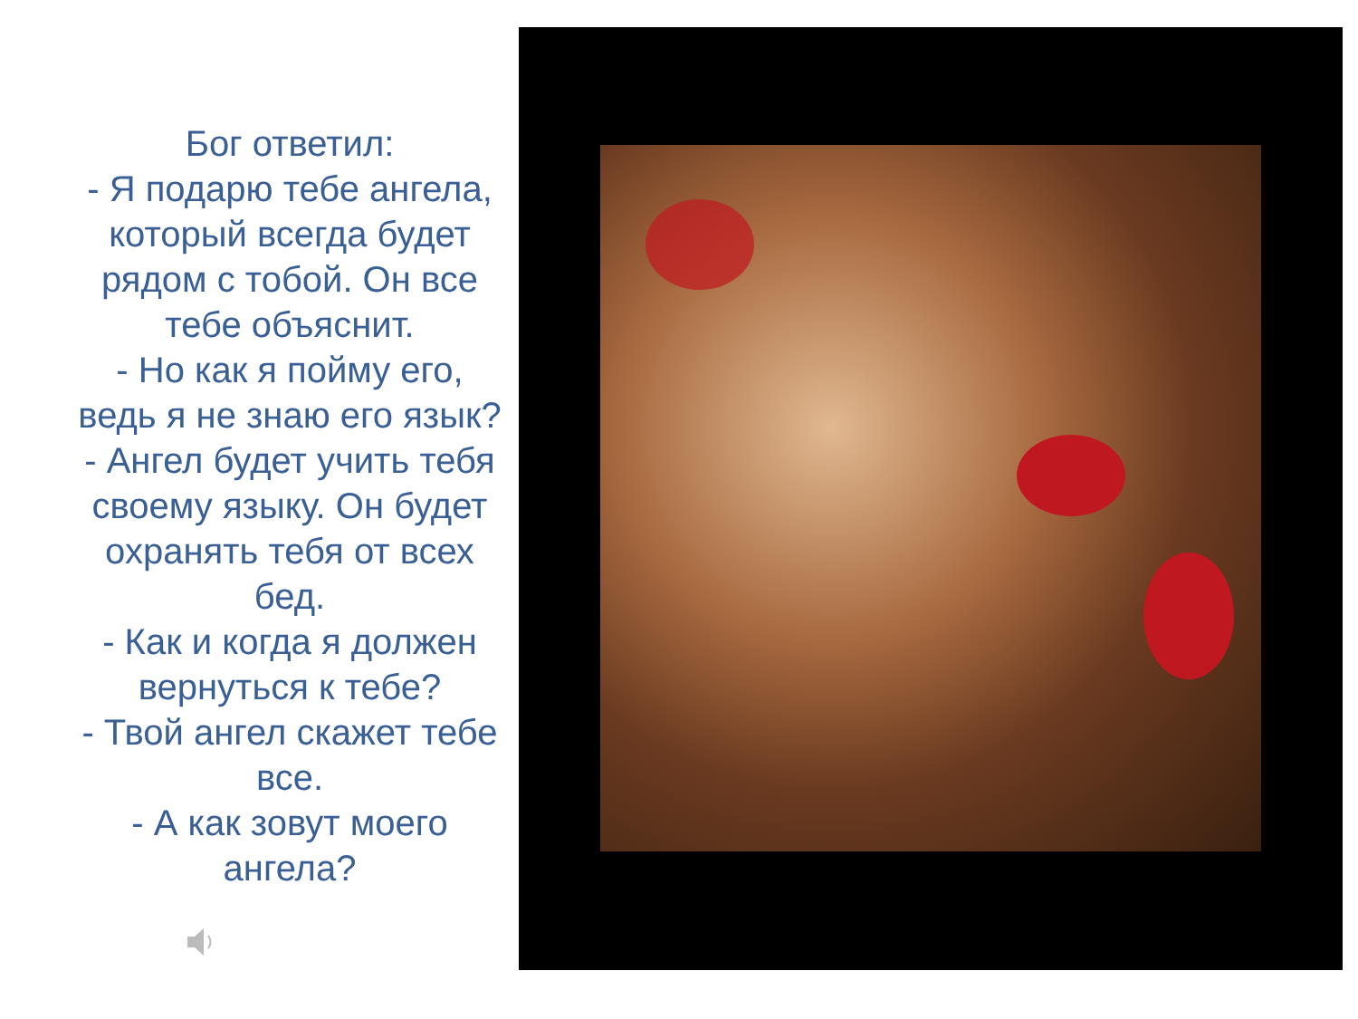Бог ответил:
- Я подарю тебе ангела, который всегда будет рядом с тобой. Он все тебе объяснит.
- Но как я пойму его, ведь я не знаю его язык?
- Ангел будет учить тебя своему языку. Он будет охранять тебя от всех бед.
- Как и когда я должен вернуться к тебе?
- Твой ангел скажет тебе все.
- А как зовут моего ангела?